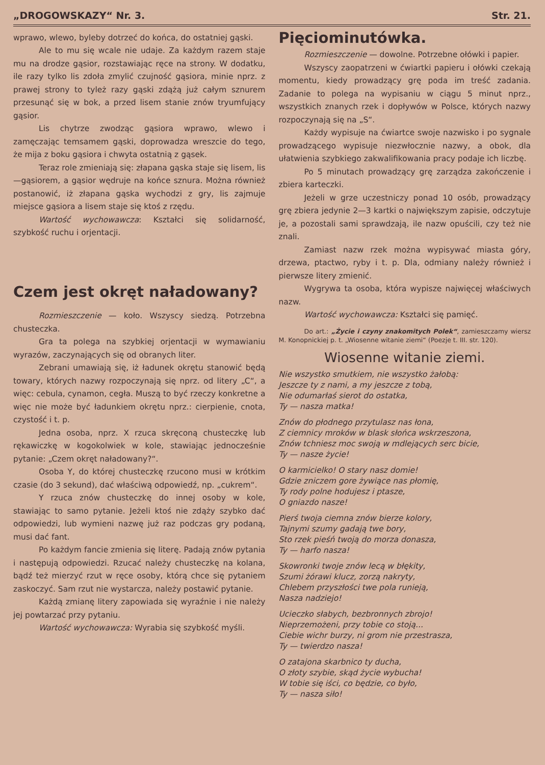„DROGOWSKAZY“ Nr. 3. Str. 21.
wprawo, wlewo, byleby dotrzeć do końca, do ostatniej gąski.
Ale to mu się wcale nie udaje. Za każdym razem staje mu na drodze gąsior, rozstawiając ręce na strony. W dodatku, ile razy tylko lis zdoła zmylić czujność gąsiora, minie nprz. z prawej strony to tyleż razy gąski zdążą już całym sznurem przesunąć się w bok, a przed lisem stanie znów tryumfujący gąsior.
Lis chytrze zwodząc gąsiora wprawo, wlewo i zamęczając temsamem gąski, doprowadza wreszcie do tego, że mija z boku gąsiora i chwyta ostatnią z gąsek.
Teraz role zmieniają się: złapana gąska staje się lisem, lis—gąsiorem, a gąsior wędruje na końce sznura. Można również postanowić, iż złapana gąska wychodzi z gry, lis zajmuje miejsce gąsiora a lisem staje się ktoś z rzędu.
Wartość wychowawcza: Kształci się solidarność, szybkość ruchu i orjentacji.
Czem jest okręt naładowany?
Rozmieszczenie — koło. Wszyscy siedzą. Potrzebna chusteczka.
Gra ta polega na szybkiej orjentacji w wymawianiu wyrazów, zaczynających się od obranych liter.
Zebrani umawiają się, iż ładunek okrętu stanowić będą towary, których nazwy rozpoczynają się nprz. od litery „C“, a więc: cebula, cynamon, cegła. Muszą to być rzeczy konkretne a więc nie może być ładunkiem okrętu nprz.: cierpienie, cnota, czystość i t. p.
Jedna osoba, nprz. X rzuca skręconą chusteczkę lub rękawiczkę w kogokolwiek w kole, stawiając jednocześnie pytanie: „Czem okręt naładowany?“.
Osoba Y, do której chusteczkę rzucono musi w krótkim czasie (do 3 sekund), dać właściwą odpowiedź, np. „cukrem“.
Y rzuca znów chusteczkę do innej osoby w kole, stawiając to samo pytanie. Jeżeli ktoś nie zdąży szybko dać odpowiedzi, lub wymieni nazwę już raz podczas gry podaną, musi dać fant.
Po każdym fancie zmienia się literę. Padają znów pytania i następują odpowiedzi. Rzucać należy chusteczkę na kolana, bądź też mierzyć rzut w ręce osoby, którą chce się pytaniem zaskoczyć. Sam rzut nie wystarcza, należy postawić pytanie.
Każdą zmianę litery zapowiada się wyraźnie i nie należy jej powtarzać przy pytaniu.
Wartość wychowawcza: Wyrabia się szybkość myśli.
Pięciominutówka.
Rozmieszczenie — dowolne. Potrzebne ołówki i papier.
Wszyscy zaopatrzeni w ćwiartki papieru i ołówki czekają momentu, kiedy prowadzący grę poda im treść zadania. Zadanie to polega na wypisaniu w ciągu 5 minut nprz., wszystkich znanych rzek i dopływów w Polsce, których nazwy rozpoczynają się na „S“.
Każdy wypisuje na ćwiartce swoje nazwisko i po sygnale prowadzącego wypisuje niezwłocznie nazwy, a obok, dla ułatwienia szybkiego zakwalifikowania pracy podaje ich liczbę.
Po 5 minutach prowadzący grę zarządza zakończenie i zbiera karteczki.
Jeżeli w grze uczestniczy ponad 10 osób, prowadzący grę zbiera jedynie 2—3 kartki o największym zapisie, odczytuje je, a pozostali sami sprawdzają, ile nazw opuścili, czy też nie znali.
Zamiast nazw rzek można wypisywać miasta góry, drzewa, ptactwo, ryby i t. p. Dla, odmiany należy również i pierwsze litery zmienić.
Wygrywa ta osoba, która wypisze najwięcej właściwych nazw.
Wartość wychowawcza: Kształci się pamięć.
Do art.: „Życie i czyny znakomitych Polek“, zamieszczamy wiersz M. Konopnickiej p. t. „Wiosenne witanie ziemi“ (Poezje t. III. str. 120).
Wiosenne witanie ziemi.
Nie wszystko smutkiem, nie wszystko żałobą:
Jeszcze ty z nami, a my jeszcze z tobą,
Nie odumarłaś sierot do ostatka,
Ty — nasza matka!
Znów do płodnego przytulasz nas łona,
Z ciemnicy mroków w blask słońca wskrzeszona,
Znów tchniesz moc swoją w mdlejących serc bicie,
Ty — nasze życie!
O karmicielko! O stary nasz domie!
Gdzie zniczem gore żywiące nas płomię,
Ty rody polne hodujesz i ptasze,
O gniazdo nasze!
Pierś twoja ciemna znów bierze kolory,
Tajnymi szumy gadają twe bory,
Sto rzek pieśń twoją do morza donasza,
Ty — harfo nasza!
Skowronki twoje znów lecą w błękity,
Szumi żórawi klucz, zorzą nakryty,
Chlebem przyszłości twe pola runieją,
Nasza nadziejo!
Ucieczko słabych, bezbronnych zbrojo!
Nieprzemożeni, przy tobie co stoją...
Ciebie wichr burzy, ni grom nie przestrasza,
Ty — twierdzo nasza!
O zatajona skarbnico ty ducha,
O złoty szybie, skąd życie wybucha!
W tobie się iści, co będzie, co było,
Ty — nasza siło!